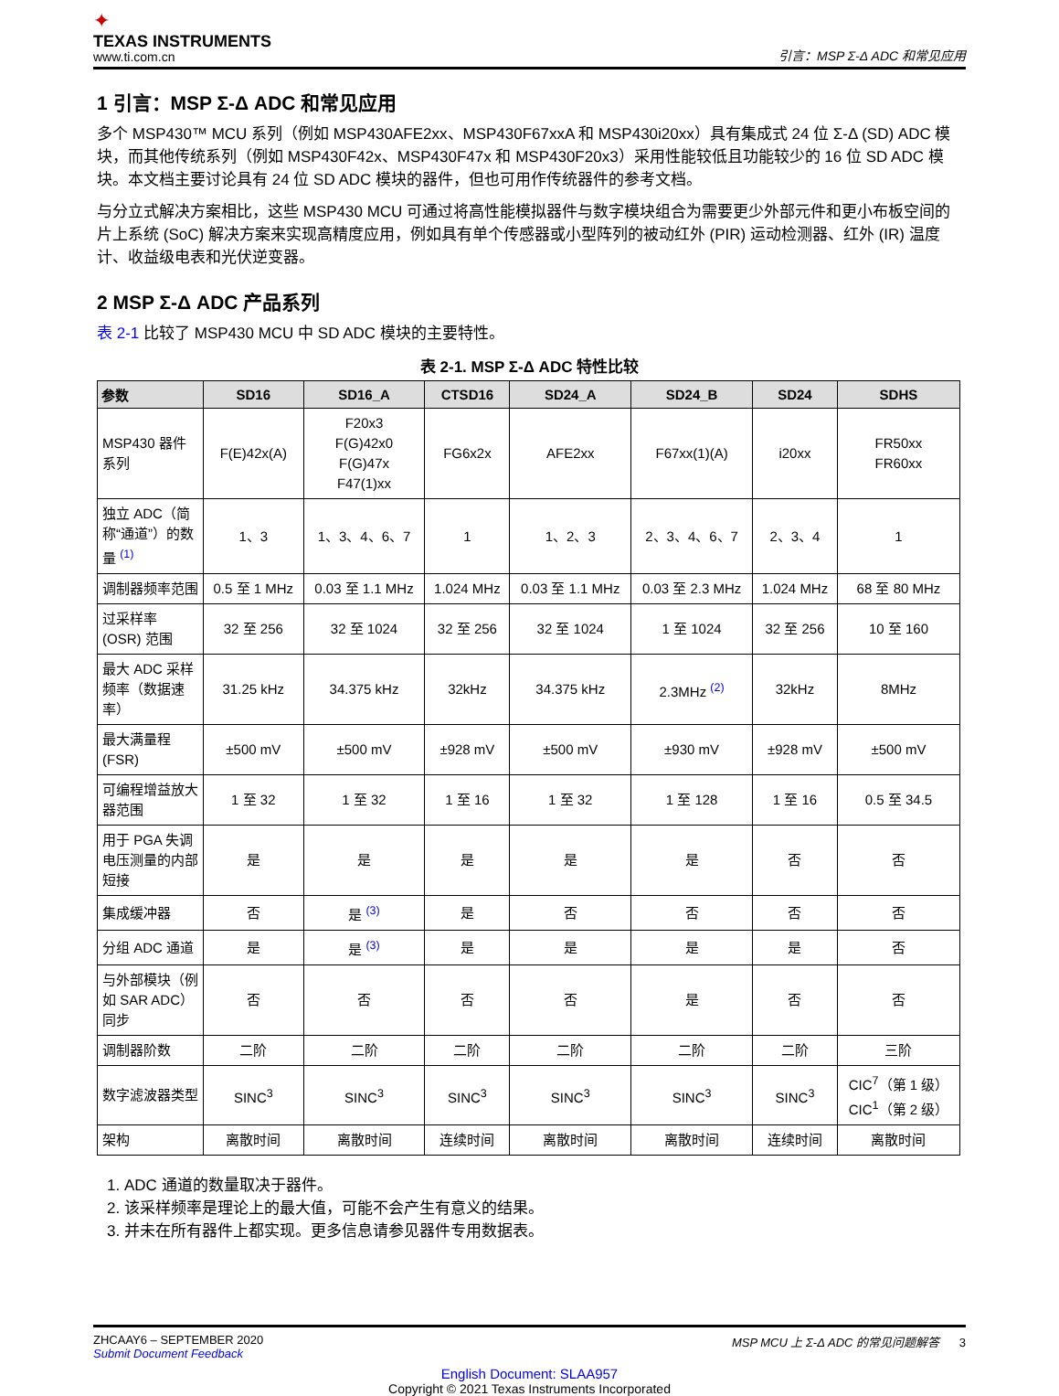✦
TEXAS INSTRUMENTS
www.ti.com.cn
引言：MSP Σ-Δ ADC 和常见应用
1 引言：MSP Σ-Δ ADC 和常见应用
多个 MSP430™ MCU 系列（例如 MSP430AFE2xx、MSP430F67xxA 和 MSP430i20xx）具有集成式 24 位 Σ-Δ (SD) ADC 模块，而其他传统系列（例如 MSP430F42x、MSP430F47x 和 MSP430F20x3）采用性能较低且功能较少的 16 位 SD ADC 模块。本文档主要讨论具有 24 位 SD ADC 模块的器件，但也可用作传统器件的参考文档。
与分立式解决方案相比，这些 MSP430 MCU 可通过将高性能模拟器件与数字模块组合为需要更少外部元件和更小布板空间的片上系统 (SoC) 解决方案来实现高精度应用，例如具有单个传感器或小型阵列的被动红外 (PIR) 运动检测器、红外 (IR) 温度计、收益级电表和光伏逆变器。
2 MSP Σ-Δ ADC 产品系列
表 2-1 比较了 MSP430 MCU 中 SD ADC 模块的主要特性。
表 2-1. MSP Σ-Δ ADC 特性比较
| 参数 | SD16 | SD16_A | CTSD16 | SD24_A | SD24_B | SD24 | SDHS |
| --- | --- | --- | --- | --- | --- | --- | --- |
| MSP430 器件系列 | F(E)42x(A) | F20x3 F(G)42x0 F(G)47x F47(1)xx | FG6x2x | AFE2xx | F67xx(1)(A) | i20xx | FR50xx FR60xx |
| 独立 ADC（简称“通道”）的数量 <sup>(1)</sup> | 1、3 | 1、3、4、6、7 | 1 | 1、2、3 | 2、3、4、6、7 | 2、3、4 | 1 |
| 调制器频率范围 | 0.5 至 1 MHz | 0.03 至 1.1 MHz | 1.024 MHz | 0.03 至 1.1 MHz | 0.03 至 2.3 MHz | 1.024 MHz | 68 至 80 MHz |
| 过采样率 (OSR) 范围 | 32 至 256 | 32 至 1024 | 32 至 256 | 32 至 1024 | 1 至 1024 | 32 至 256 | 10 至 160 |
| 最大 ADC 采样频率（数据速率） | 31.25 kHz | 34.375 kHz | 32kHz | 34.375 kHz | 2.3MHz <sup>(2)</sup> | 32kHz | 8MHz |
| 最大满量程 (FSR) | ±500 mV | ±500 mV | ±928 mV | ±500 mV | ±930 mV | ±928 mV | ±500 mV |
| 可编程增益放大器范围 | 1 至 32 | 1 至 32 | 1 至 16 | 1 至 32 | 1 至 128 | 1 至 16 | 0.5 至 34.5 |
| 用于 PGA 失调电压测量的内部短接 | 是 | 是 | 是 | 是 | 是 | 否 | 否 |
| 集成缓冲器 | 否 | 是 <sup>(3)</sup> | 是 | 否 | 否 | 否 | 否 |
| 分组 ADC 通道 | 是 | 是 <sup>(3)</sup> | 是 | 是 | 是 | 是 | 否 |
| 与外部模块（例如 SAR ADC）同步 | 否 | 否 | 否 | 否 | 是 | 否 | 否 |
| 调制器阶数 | 二阶 | 二阶 | 二阶 | 二阶 | 二阶 | 二阶 | 三阶 |
| 数字滤波器类型 | SINC<sup>3</sup> | SINC<sup>3</sup> | SINC<sup>3</sup> | SINC<sup>3</sup> | SINC<sup>3</sup> | SINC<sup>3</sup> | CIC<sup>7</sup>（第 1 级） CIC<sup>1</sup>（第 2 级） |
| 架构 | 离散时间 | 离散时间 | 连续时间 | 离散时间 | 离散时间 | 连续时间 | 离散时间 |
1. ADC 通道的数量取决于器件。
2. 该采样频率是理论上的最大值，可能不会产生有意义的结果。
3. 并未在所有器件上都实现。更多信息请参见器件专用数据表。
ZHCAAY6 – SEPTEMBER 2020
Submit Document Feedback
MSP MCU 上 Σ-Δ ADC 的常见问题解答 3
English Document: SLAA957
Copyright © 2021 Texas Instruments Incorporated